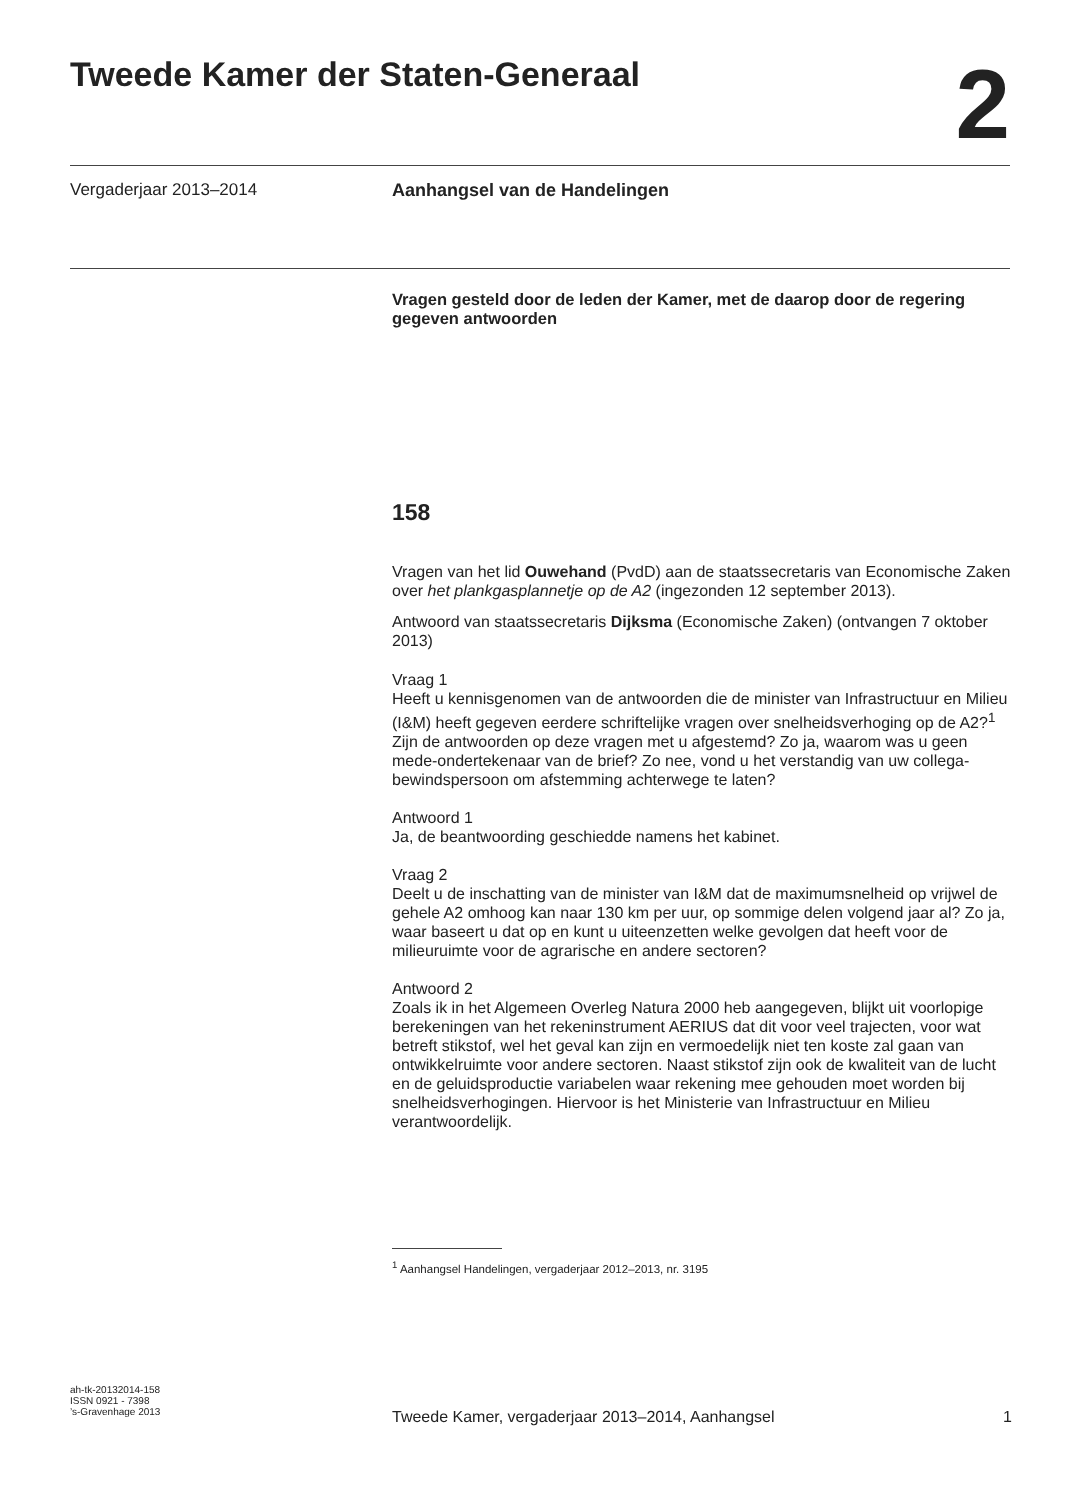Tweede Kamer der Staten-Generaal
2
Vergaderjaar 2013–2014 Aanhangsel van de Handelingen
Vragen gesteld door de leden der Kamer, met de daarop door de regering gegeven antwoorden
158
Vragen van het lid Ouwehand (PvdD) aan de staatssecretaris van Economische Zaken over het plankgasplannetje op de A2 (ingezonden 12 september 2013).
Antwoord van staatssecretaris Dijksma (Economische Zaken) (ontvangen 7 oktober 2013)
Vraag 1
Heeft u kennisgenomen van de antwoorden die de minister van Infrastructuur en Milieu (I&M) heeft gegeven eerdere schriftelijke vragen over snelheidsverhoging op de A2?<sup>1</sup> Zijn de antwoorden op deze vragen met u afgestemd? Zo ja, waarom was u geen mede-ondertekenaar van de brief? Zo nee, vond u het verstandig van uw collega-bewindspersoon om afstemming achterwege te laten?
Antwoord 1
Ja, de beantwoording geschiedde namens het kabinet.
Vraag 2
Deelt u de inschatting van de minister van I&M dat de maximumsnelheid op vrijwel de gehele A2 omhoog kan naar 130 km per uur, op sommige delen volgend jaar al? Zo ja, waar baseert u dat op en kunt u uiteenzetten welke gevolgen dat heeft voor de milieuruimte voor de agrarische en andere sectoren?
Antwoord 2
Zoals ik in het Algemeen Overleg Natura 2000 heb aangegeven, blijkt uit voorlopige berekeningen van het rekeninstrument AERIUS dat dit voor veel trajecten, voor wat betreft stikstof, wel het geval kan zijn en vermoedelijk niet ten koste zal gaan van ontwikkelruimte voor andere sectoren. Naast stikstof zijn ook de kwaliteit van de lucht en de geluidsproductie variabelen waar rekening mee gehouden moet worden bij snelheidsverhogingen. Hiervoor is het Ministerie van Infrastructuur en Milieu verantwoordelijk.
<sup>1</sup> Aanhangsel Handelingen, vergaderjaar 2012–2013, nr. 3195
ah-tk-20132014-158
ISSN 0921 - 7398
’s-Gravenhage 2013
Tweede Kamer, vergaderjaar 2013–2014, Aanhangsel 1